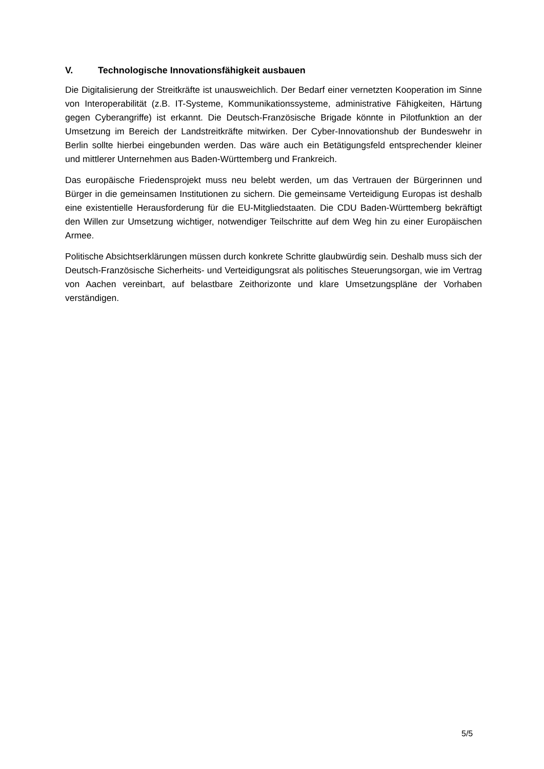V. Technologische Innovationsfähigkeit ausbauen
Die Digitalisierung der Streitkräfte ist unausweichlich. Der Bedarf einer vernetzten Kooperation im Sinne von Interoperabilität (z.B. IT-Systeme, Kommunikationssysteme, administrative Fähigkeiten, Härtung gegen Cyberangriffe) ist erkannt. Die Deutsch-Französische Brigade könnte in Pilotfunktion an der Umsetzung im Bereich der Landstreitkräfte mitwirken. Der Cyber-Innovationshub der Bundeswehr in Berlin sollte hierbei eingebunden werden. Das wäre auch ein Betätigungsfeld entsprechender kleiner und mittlerer Unternehmen aus Baden-Württemberg und Frankreich.
Das europäische Friedensprojekt muss neu belebt werden, um das Vertrauen der Bürgerinnen und Bürger in die gemeinsamen Institutionen zu sichern. Die gemeinsame Verteidigung Europas ist deshalb eine existentielle Herausforderung für die EU-Mitgliedstaaten. Die CDU Baden-Württemberg bekräftigt den Willen zur Umsetzung wichtiger, notwendiger Teilschritte auf dem Weg hin zu einer Europäischen Armee.
Politische Absichtserklärungen müssen durch konkrete Schritte glaubwürdig sein. Deshalb muss sich der Deutsch-Französische Sicherheits- und Verteidigungsrat als politisches Steuerungsorgan, wie im Vertrag von Aachen vereinbart, auf belastbare Zeithorizonte und klare Umsetzungspläne der Vorhaben verständigen.
5/5